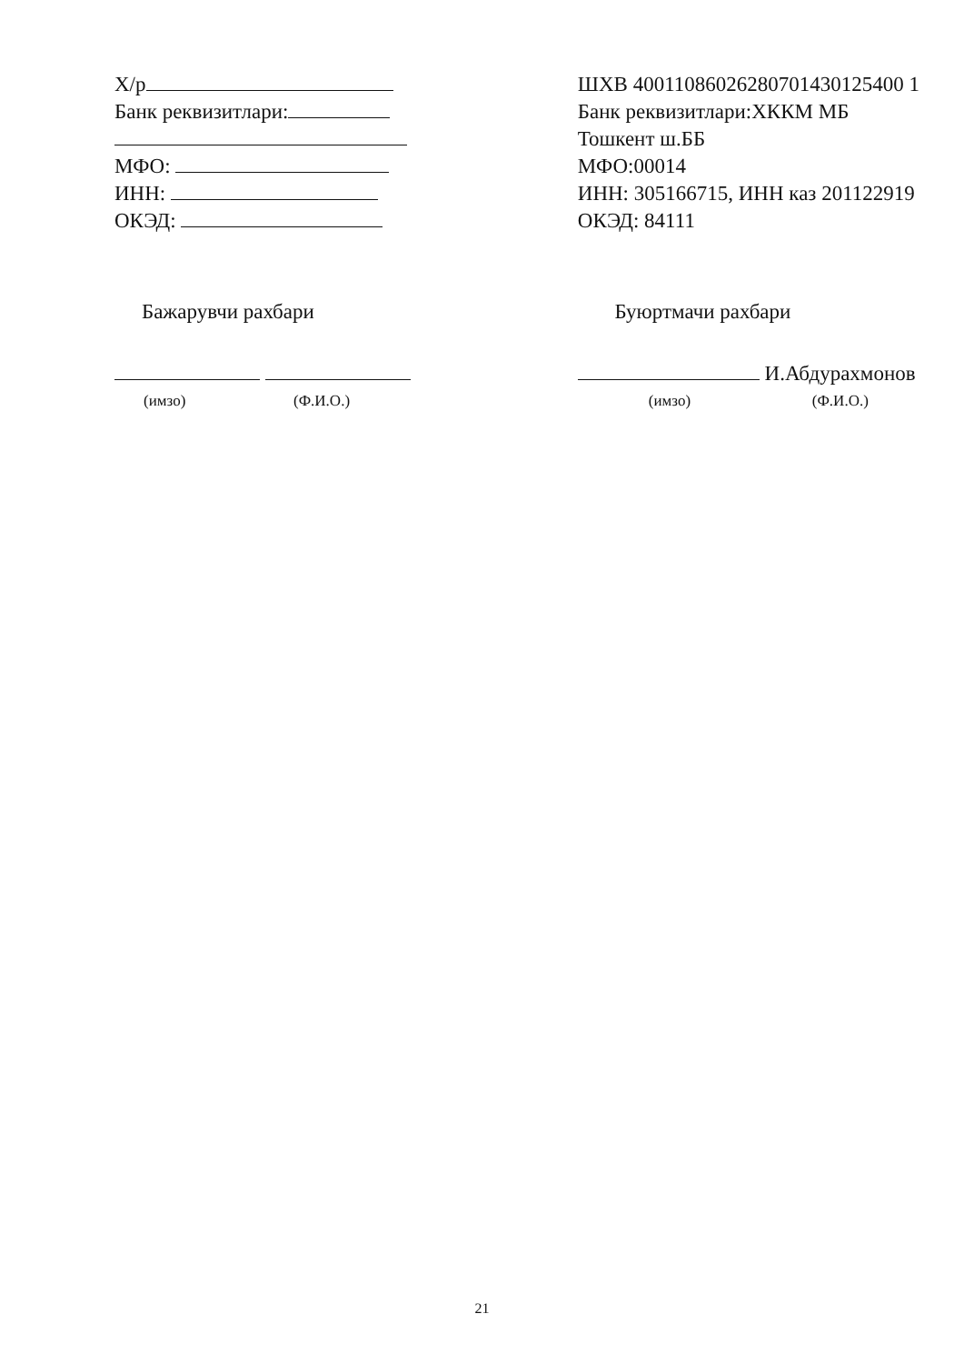Х/р
Банк реквизитлари:
МФО:
ИНН:
ОКЭД:
Бажарувчи рахбари
(имзо) (Ф.И.О.)
ШХВ 40011086026280701430125400 1
Банк реквизитлари:ХККМ МБ
Тошкент ш.ББ
МФО:00014
ИНН: 305166715, ИНН каз 201122919
ОКЭД: 84111
Буюртмачи рахбари
И.Абдурахмонов
(имзо) (Ф.И.О.)
21